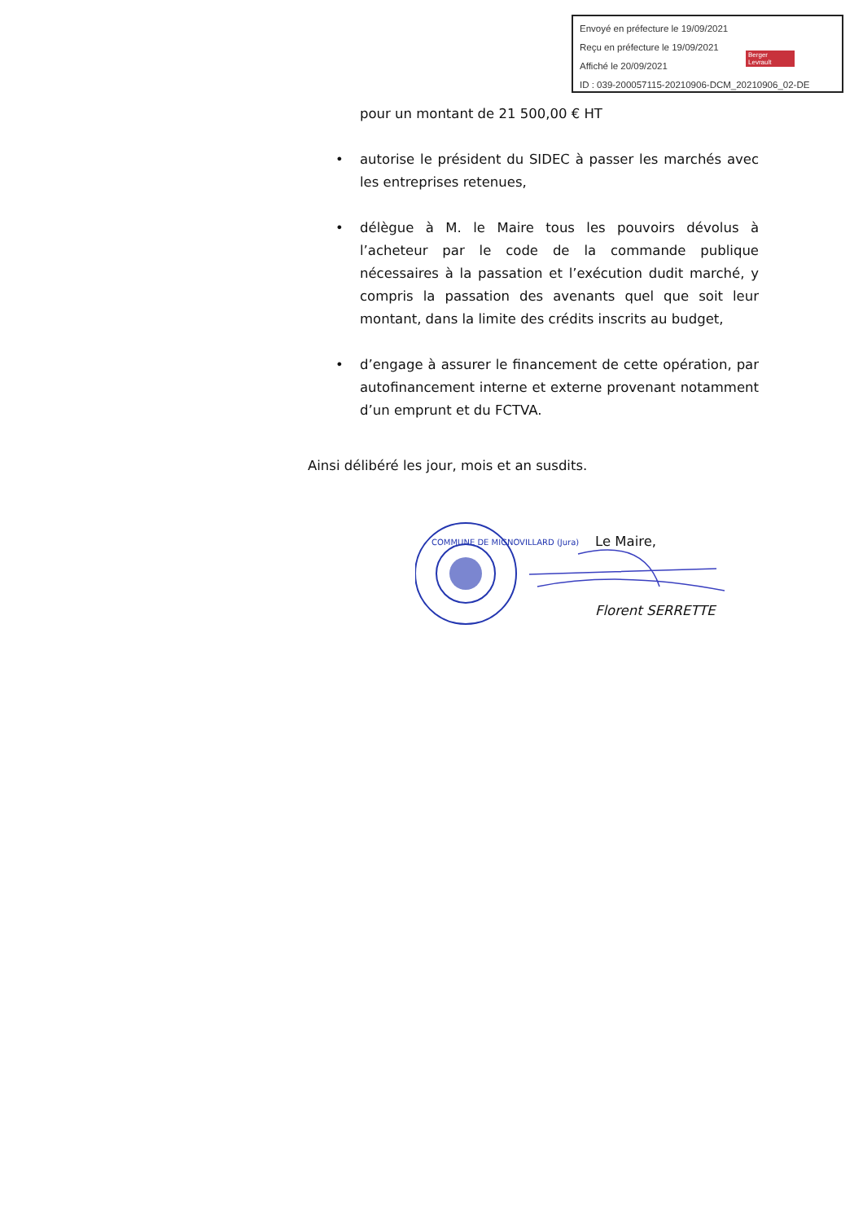Envoyé en préfecture le 19/09/2021
Reçu en préfecture le 19/09/2021
Affiché le 20/09/2021
ID : 039-200057115-20210906-DCM_20210906_02-DE
Berger
Levrault
pour un montant de 21 500,00 € HT
• autorise le président du SIDEC à passer les marchés avec les entreprises retenues,
• délègue à M. le Maire tous les pouvoirs dévolus à l’acheteur par le code de la commande publique nécessaires à la passation et l’exécution dudit marché, y compris la passation des avenants quel que soit leur montant, dans la limite des crédits inscrits au budget,
• d’engage à assurer le financement de cette opération, par autofinancement interne et externe provenant notamment d’un emprunt et du FCTVA.
Ainsi délibéré les jour, mois et an susdits.
Le Maire,
Florent SERRETTE
COMMUNE DE MIGNOVILLARD (Jura)